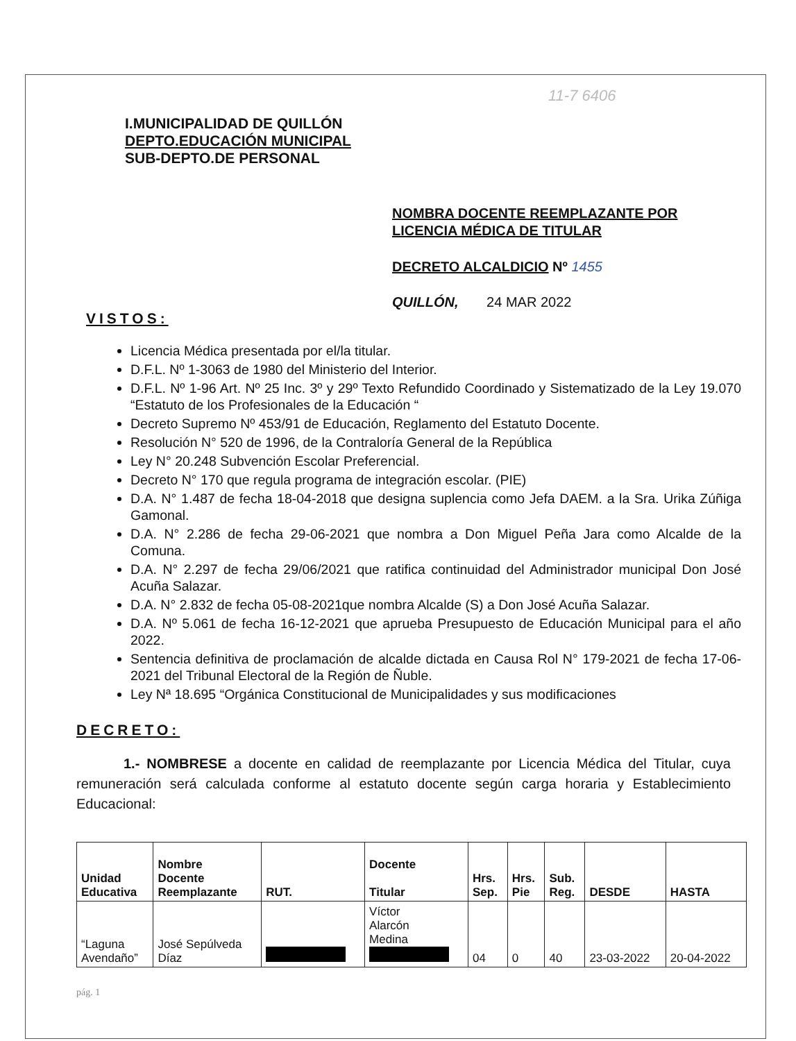11-7 6406
I.MUNICIPALIDAD DE QUILLÓN
DEPTO.EDUCACIÓN MUNICIPAL
SUB-DEPTO.DE PERSONAL
NOMBRA DOCENTE REEMPLAZANTE POR
LICENCIA MÉDICA DE TITULAR
DECRETO ALCALDICIO Nº 1455
QUILLÓN, 24 MAR 2022
VISTOS:
Licencia Médica presentada por el/la titular.
D.F.L. Nº 1-3063 de 1980 del Ministerio del Interior.
D.F.L. Nº 1-96 Art. Nº 25 Inc. 3º y 29º Texto Refundido Coordinado y Sistematizado de la Ley 19.070 “Estatuto de los Profesionales de la Educación “
Decreto Supremo Nº 453/91 de Educación, Reglamento del Estatuto Docente.
Resolución N° 520 de 1996, de la Contraloría General de la República
Ley N° 20.248 Subvención Escolar Preferencial.
Decreto N° 170 que regula programa de integración escolar. (PIE)
D.A. N° 1.487 de fecha 18-04-2018 que designa suplencia como Jefa DAEM. a la Sra. Urika Zúñiga Gamonal.
D.A. N° 2.286 de fecha 29-06-2021 que nombra a Don Miguel Peña Jara como Alcalde de la Comuna.
D.A. N° 2.297 de fecha 29/06/2021 que ratifica continuidad del Administrador municipal Don José Acuña Salazar.
D.A. N° 2.832 de fecha 05-08-2021que nombra Alcalde (S) a Don José Acuña Salazar.
D.A. Nº 5.061 de fecha 16-12-2021 que aprueba Presupuesto de Educación Municipal para el año 2022.
Sentencia definitiva de proclamación de alcalde dictada en Causa Rol N° 179-2021 de fecha 17-06-2021 del Tribunal Electoral de la Región de Ñuble.
Ley Nª 18.695 “Orgánica Constitucional de Municipalidades y sus modificaciones
DECRETO:
1.- NOMBRESE a docente en calidad de reemplazante por Licencia Médica del Titular, cuya remuneración será calculada conforme al estatuto docente según carga horaria y Establecimiento Educacional:
| Unidad Educativa | Nombre Docente Reemplazante | RUT. | Docente Titular | Hrs. Sep. | Hrs. Pie | Sub. Reg. | DESDE | HASTA |
| --- | --- | --- | --- | --- | --- | --- | --- | --- |
| “Laguna Avendaño” | José Sepúlveda Díaz | | Víctor Alarcón Medina | 04 | 0 | 40 | 23-03-2022 | 20-04-2022 |
pág. 1